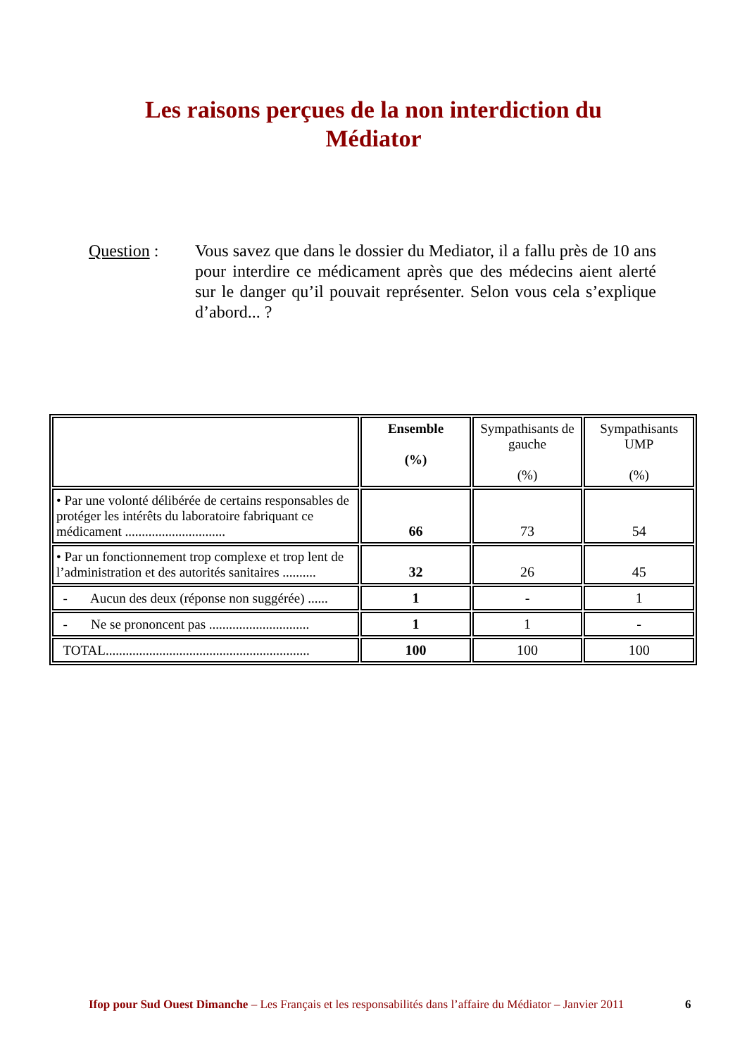Les raisons perçues de la non interdiction du
Médiator
Question : Vous savez que dans le dossier du Mediator, il a fallu près de 10 ans pour interdire ce médicament après que des médecins aient alerté sur le danger qu’il pouvait représenter. Selon vous cela s’explique d’abord... ?
| | Ensemble (%) | Sympathisants de gauche (%) | Sympathisants UMP (%) |
| --- | --- | --- | --- |
| • Par une volonté délibérée de certains responsables de protéger les intérêts du laboratoire fabriquant ce médicament .............................. | 66 | 73 | 54 |
| • Par un fonctionnement trop complexe et trop lent de l’administration et des autorités sanitaires .......... | 32 | 26 | 45 |
| - Aucun des deux (réponse non suggérée) ...... | 1 | - | 1 |
| - Ne se prononcent pas .............................. | 1 | 1 | - |
| TOTAL............................................................. | 100 | 100 | 100 |
Ifop pour Sud Ouest Dimanche – Les Français et les responsabilités dans l’affaire du Médiator – Janvier 2011
6